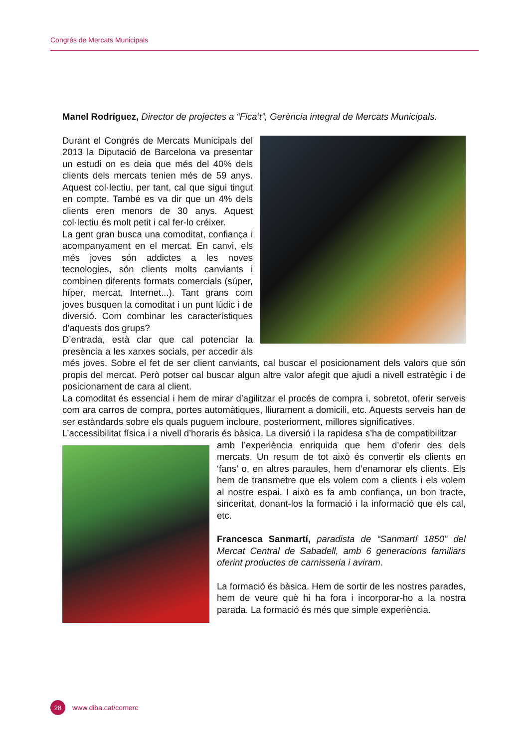Congrés de Mercats Municipals
Manel Rodríguez, Director de projectes a “Fica’t”, Gerència integral de Mercats Municipals.
Durant el Congrés de Mercats Municipals del 2013 la Diputació de Barcelona va presentar un estudi on es deia que més del 40% dels clients dels mercats tenien més de 59 anys. Aquest col·lectiu, per tant, cal que sigui tingut en compte. També es va dir que un 4% dels clients eren menors de 30 anys. Aquest col·lectiu és molt petit i cal fer-lo créixer.
La gent gran busca una comoditat, confiança i acompanyament en el mercat. En canvi, els més joves són addictes a les noves tecnologies, són clients molts canviants i combinen diferents formats comercials (súper, híper, mercat, Internet...). Tant grans com joves busquen la comoditat i un punt lúdic i de diversió. Com combinar les característiques d’aquests dos grups?
D’entrada, està clar que cal potenciar la presència a les xarxes socials, per accedir als més joves. Sobre el fet de ser client canviants, cal buscar el posicionament dels valors que són propis del mercat. Però potser cal buscar algun altre valor afegit que ajudi a nivell estratègic i de posicionament de cara al client.
La comoditat és essencial i hem de mirar d’agilitzar el procés de compra i, sobretot, oferir serveis com ara carros de compra, portes automàtiques, lliurament a domicili, etc. Aquests serveis han de ser estàndards sobre els quals puguem incloure, posteriorment, millores significatives.
L’accessibilitat física i a nivell d’horaris és bàsica. La diversió i la rapidesa s’ha de compatibilitzar
amb l’experiència enriquida que hem d’oferir des dels mercats. Un resum de tot això és convertir els clients en ‘fans’ o, en altres paraules, hem d’enamorar els clients. Els hem de transmetre que els volem com a clients i els volem al nostre espai. I això es fa amb confiança, un bon tracte, sinceritat, donant-los la formació i la informació que els cal, etc.
Francesca Sanmartí, paradista de “Sanmartí 1850” del Mercat Central de Sabadell, amb 6 generacions familiars oferint productes de carnisseria i aviram.
La formació és bàsica. Hem de sortir de les nostres parades, hem de veure què hi ha fora i incorporar-ho a la nostra parada. La formació és més que simple experiència.
28
www.diba.cat/comerc